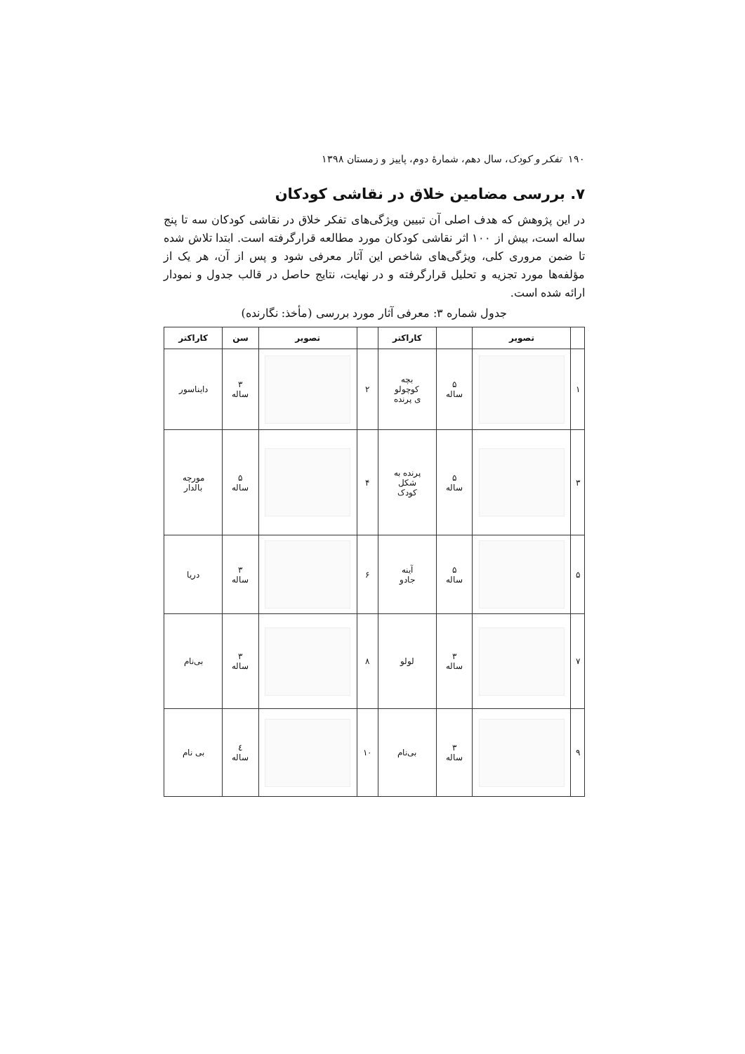۱۹۰ تفکر و کودک، سال دهم، شمارهٔ دوم، پاییز و زمستان ۱۳۹۸
۷. بررسی مضامین خلاق در نقاشی کودکان
در این پژوهش که هدف اصلی آن تبیین ویژگی‌های تفکر خلاق در نقاشی کودکان سه تا پنج ساله است، بیش از ۱۰۰ اثر نقاشی کودکان مورد مطالعه قرارگرفته است. ابتدا تلاش شده تا ضمن مروری کلی، ویژگی‌های شاخص این آثار معرفی شود و پس از آن، هر یک از مؤلفه‌ها مورد تجزیه و تحلیل قرارگرفته و در نهایت، نتایج حاصل در قالب جدول و نمودار ارائه شده است.
جدول شماره ۳: معرفی آثار مورد بررسی (مأخذ: نگارنده)
| | تصویر | | کاراکتر | | تصویر | سن | کاراکتر |
| --- | --- | --- | --- | --- | --- | --- | --- |
| ۱ | | ۵ ساله | بچه کوچولو ی پرنده | ۲ | | ۳ ساله | دایناسور |
| ۳ | | ۵ ساله | پرنده به شکل کودک | ۴ | | ۵ ساله | مورچه بالدار |
| ۵ | | ۵ ساله | آینه جادو | ۶ | | ۳ ساله | دریا |
| ۷ | | ۳ ساله | لولو | ۸ | | ۳ ساله | بی‌نام |
| ۹ | | ۳ ساله | بی‌نام | ۱۰ | | ٤ ساله | بی نام |